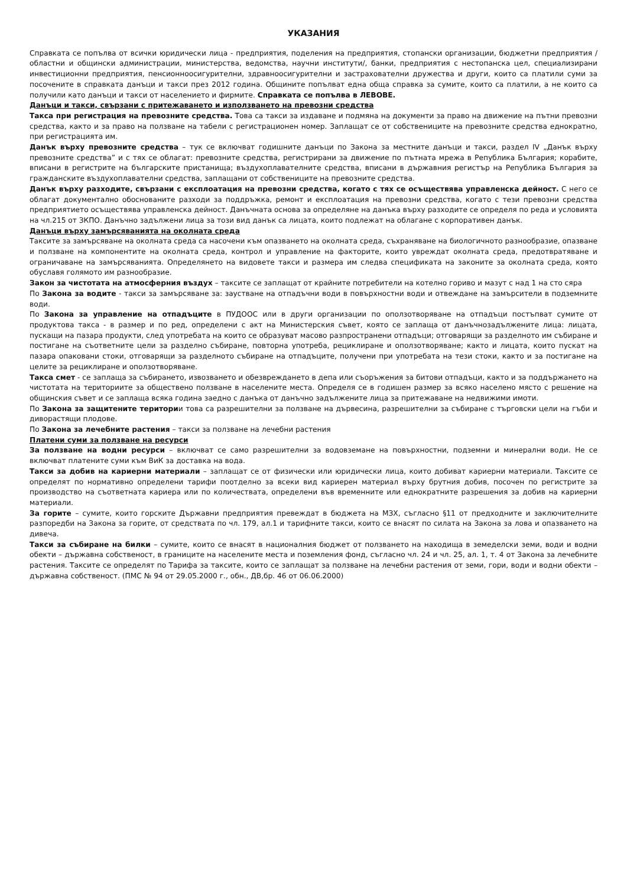УКАЗАНИЯ
Справката се попълва от всички юридически лица - предприятия, поделения на предприятия, стопански организации, бюджетни предприятия /областни и общински администрации, министерства, ведомства, научни институти/, банки, предприятия с нестопанска цел, специализирани инвестиционни предприятия, пенсионноосигурителни, здравноосигурителни и застрахователни дружества и други, които са платили суми за посочените в справката данъци и такси през 2012 година. Общините попълват една обща справка за сумите, които са платили, а не които са получили като данъци и такси от населението и фирмите. Справката се попълва в ЛЕВОВЕ.
Данъци и такси, свързани с притежаването и използването на превозни средства
Такса при регистрация на превозните средства. Това са такси за издаване и подмяна на документи за право на движение на пътни превозни средства, както и за право на ползване на табели с регистрационен номер. Заплащат се от собствениците на превозните средства еднократно, при регистрацията им.
Данък върху превозните средства – тук се включват годишните данъци по Закона за местните данъци и такси, раздел IV „Данък върху превозните средства” и с тях се облагат: превозните средства, регистрирани за движение по пътната мрежа в Република България; корабите, вписани в регистрите на българските пристанища; въздухоплавателните средства, вписани в държавния регистър на Република България за гражданските въздухоплавателни средства, заплащани от собствениците на превозните средства.
Данък върху разходите, свързани с експлоатация на превозни средства, когато с тях се осъществява управленска дейност. С него се облагат документално обоснованите разходи за поддръжка, ремонт и експлоатация на превозни средства, когато с тези превозни средства предприятието осъществява управленска дейност. Данъчната основа за определяне на данъка върху разходите се определя по реда и условията на чл.215 от ЗКПО. Данъчно задължени лица за този вид данък са лицата, които подлежат на облагане с корпоративен данък.
Данъци върху замърсяванията на околната среда
Таксите за замърсяване на околната среда са насочени към опазването на околната среда, съхраняване на биологичното разнообразие, опазване и ползване на компонентите на околната среда, контрол и управление на факторите, които увреждат околната среда, предотвратяване и ограничаване на замърсяванията. Определянето на видовете такси и размера им следва спецификата на законите за околната среда, която обуславя голямото им разнообразие.
Закон за чистотата на атмосферния въздух – таксите се заплащат от крайните потребители на котелно гориво и мазут с над 1 на сто сяра
По Закона за водите - такси за замърсяване за: заустване на отпадъчни води в повърхностни води и отвеждане на замърсители в подземните води.
По Закона за управление на отпадъците в ПУДООС или в други организации по оползотворяване на отпадъци постъпват сумите от продуктова такса - в размер и по ред, определени с акт на Министерския съвет, която се заплаща от данъчнозадължените лица: лицата, пускащи на пазара продукти, след употребата на които се образуват масово разпространени отпадъци; отговарящи за разделното им събиране и постигане на съответните цели за разделно събиране, повторна употреба, рециклиране и оползотворяване; както и лицата, които пускат на пазара опаковани стоки, отговарящи за разделното събиране на отпадъците, получени при употребата на тези стоки, както и за постигане на целите за рециклиране и оползотворяване.
Такса смет - се заплаща за събирането, извозването и обезвреждането в депа или съоръжения за битови отпадъци, както и за поддържането на чистотата на териториите за обществено ползване в населените места. Определя се в годишен размер за всяко населено място с решение на общинския съвет и се заплаща всяка година заедно с данъка от данъчно задължените лица за притежаване на недвижими имоти.
По Закона за защитените територии това са разрешителни за ползване на дървесина, разрешителни за събиране с търговски цели на гъби и диворастящи плодове.
По Закона за лечебните растения – такси за ползване на лечебни растения
Платени суми за ползване на ресурси
За ползване на водни ресурси – включват се само разрешителни за водовземане на повърхностни, подземни и минерални води. Не се включват платените суми към ВиК за доставка на вода.
Такси за добив на кариерни материали – заплащат се от физически или юридически лица, които добиват кариерни материали. Таксите се определят по нормативно определени тарифи поотделно за всеки вид кариерен материал върху брутния добив, посочен по регистрите за производство на съответната кариера или по количествата, определени във временните или еднократните разрешения за добив на кариерни материали.
За горите – сумите, които горските Държавни предприятия превеждат в бюджета на МЗХ, съгласно §11 от предходните и заключителните разпоредби на Закона за горите, от средствата по чл. 179, ал.1 и тарифните такси, които се внасят по силата на Закона за лова и опазването на дивеча.
Такси за събиране на билки – сумите, които се внасят в националния бюджет от ползването на находища в земеделски земи, води и водни обекти – държавна собственост, в границите на населените места и поземления фонд, съгласно чл. 24 и чл. 25, ал. 1, т. 4 от Закона за лечебните растения. Таксите се определят по Тарифа за таксите, които се заплащат за ползване на лечебни растения от земи, гори, води и водни обекти – държавна собственост. (ПМС № 94 от 29.05.2000 г., обн., ДВ,бр. 46 от 06.06.2000)